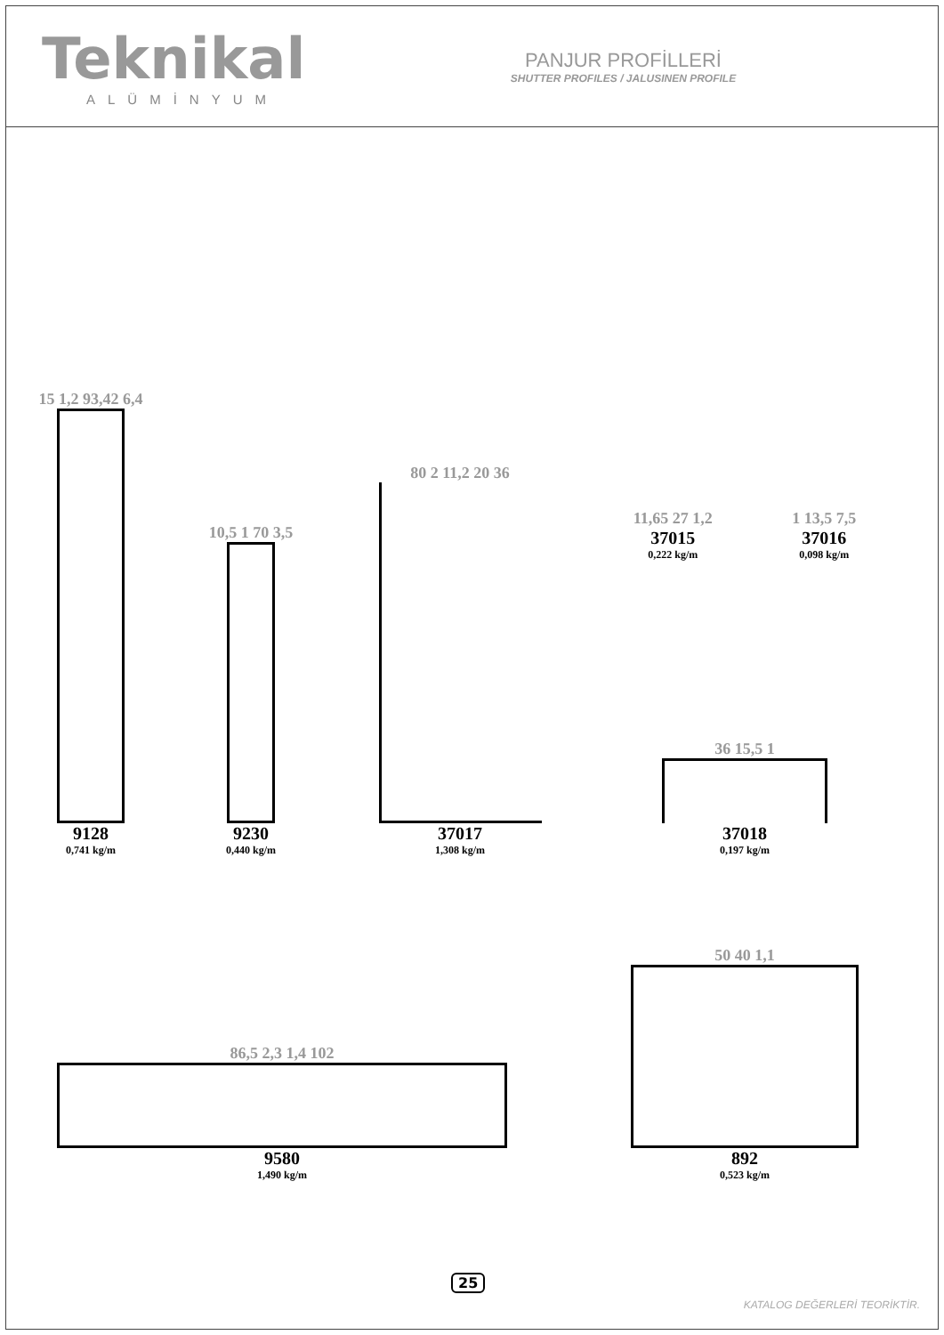Teknikal
ALÜMİNYUM
PANJUR PROFİLLERİ
SHUTTER PROFILES / JALUSINEN PROFILE
15 1,2 93,42 6,4
9128
0,741 kg/m
10,5 1 70 3,5
9230
0,440 kg/m
80 2 11,2 20 36
37017
1,308 kg/m
11,65 27 1,2
37015
0,222 kg/m
1 13,5 7,5
37016
0,098 kg/m
36 15,5 1
37018
0,197 kg/m
86,5 2,3 1,4 102
9580
1,490 kg/m
50 40 1,1
892
0,523 kg/m
25
KATALOG DEĞERLERİ TEORİKTİR.